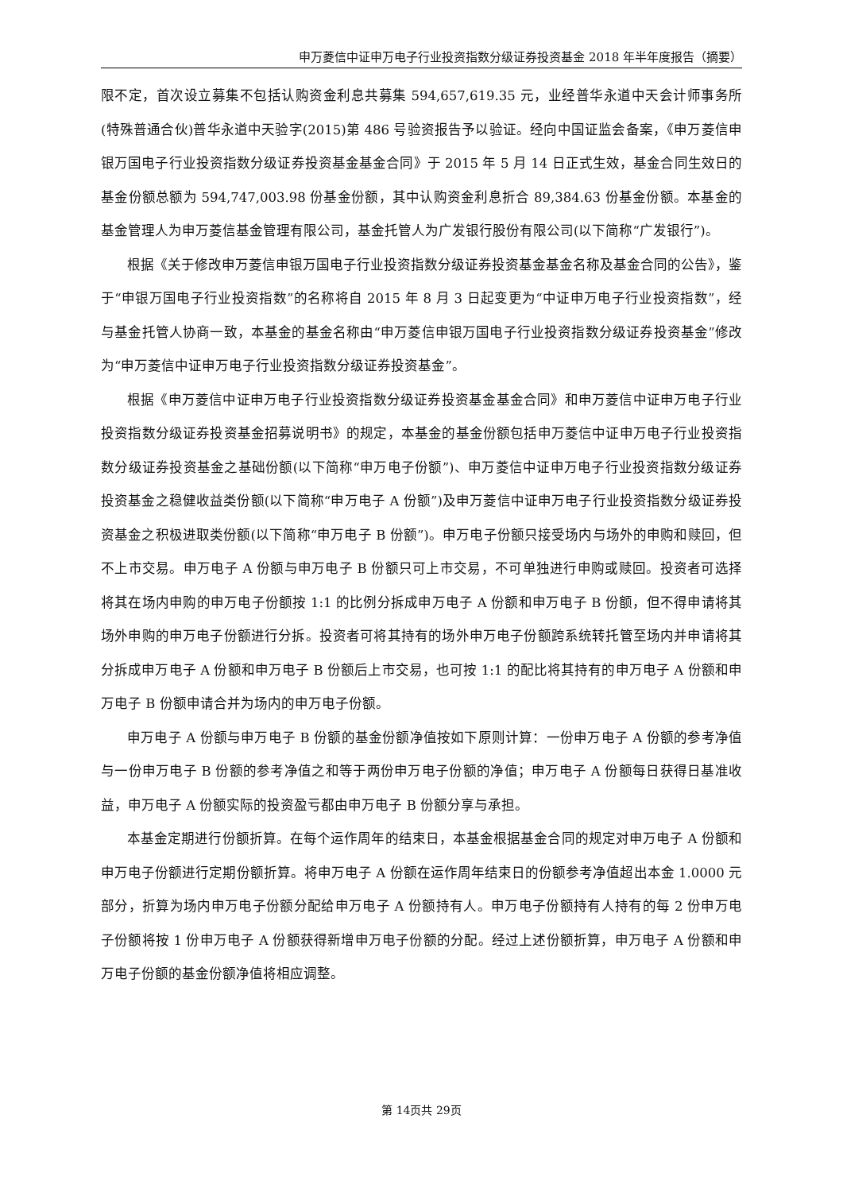申万菱信中证申万电子行业投资指数分级证券投资基金 2018 年半年度报告（摘要）
限不定，首次设立募集不包括认购资金利息共募集 594,657,619.35 元，业经普华永道中天会计师事务所(特殊普通合伙)普华永道中天验字(2015)第 486 号验资报告予以验证。经向中国证监会备案，《申万菱信申银万国电子行业投资指数分级证券投资基金基金合同》于 2015 年 5 月 14 日正式生效，基金合同生效日的基金份额总额为 594,747,003.98 份基金份额，其中认购资金利息折合 89,384.63 份基金份额。本基金的基金管理人为申万菱信基金管理有限公司，基金托管人为广发银行股份有限公司(以下简称“广发银行”)。
根据《关于修改申万菱信申银万国电子行业投资指数分级证券投资基金基金名称及基金合同的公告》，鉴于“申银万国电子行业投资指数”的名称将自 2015 年 8 月 3 日起变更为“中证申万电子行业投资指数”，经与基金托管人协商一致，本基金的基金名称由“申万菱信申银万国电子行业投资指数分级证券投资基金”修改为“申万菱信中证申万电子行业投资指数分级证券投资基金”。
根据《申万菱信中证申万电子行业投资指数分级证券投资基金基金合同》和申万菱信中证申万电子行业投资指数分级证券投资基金招募说明书》的规定，本基金的基金份额包括申万菱信中证申万电子行业投资指数分级证券投资基金之基础份额(以下简称“申万电子份额”)、申万菱信中证申万电子行业投资指数分级证券投资基金之稳健收益类份额(以下简称“申万电子 A 份额”)及申万菱信中证申万电子行业投资指数分级证券投资基金之积极进取类份额(以下简称“申万电子 B 份额”)。申万电子份额只接受场内与场外的申购和赎回，但不上市交易。申万电子 A 份额与申万电子 B 份额只可上市交易，不可单独进行申购或赎回。投资者可选择将其在场内申购的申万电子份额按 1:1 的比例分拆成申万电子 A 份额和申万电子 B 份额，但不得申请将其场外申购的申万电子份额进行分拆。投资者可将其持有的场外申万电子份额跨系统转托管至场内并申请将其分拆成申万电子 A 份额和申万电子 B 份额后上市交易，也可按 1:1 的配比将其持有的申万电子 A 份额和申万电子 B 份额申请合并为场内的申万电子份额。
申万电子 A 份额与申万电子 B 份额的基金份额净值按如下原则计算：一份申万电子 A 份额的参考净值与一份申万电子 B 份额的参考净值之和等于两份申万电子份额的净值；申万电子 A 份额每日获得日基准收益，申万电子 A 份额实际的投资盈亏都由申万电子 B 份额分享与承担。
本基金定期进行份额折算。在每个运作周年的结束日，本基金根据基金合同的规定对申万电子 A 份额和申万电子份额进行定期份额折算。将申万电子 A 份额在运作周年结束日的份额参考净值超出本金 1.0000 元部分，折算为场内申万电子份额分配给申万电子 A 份额持有人。申万电子份额持有人持有的每 2 份申万电子份额将按 1 份申万电子 A 份额获得新增申万电子份额的分配。经过上述份额折算，申万电子 A 份额和申万电子份额的基金份额净值将相应调整。
第 14页共 29页